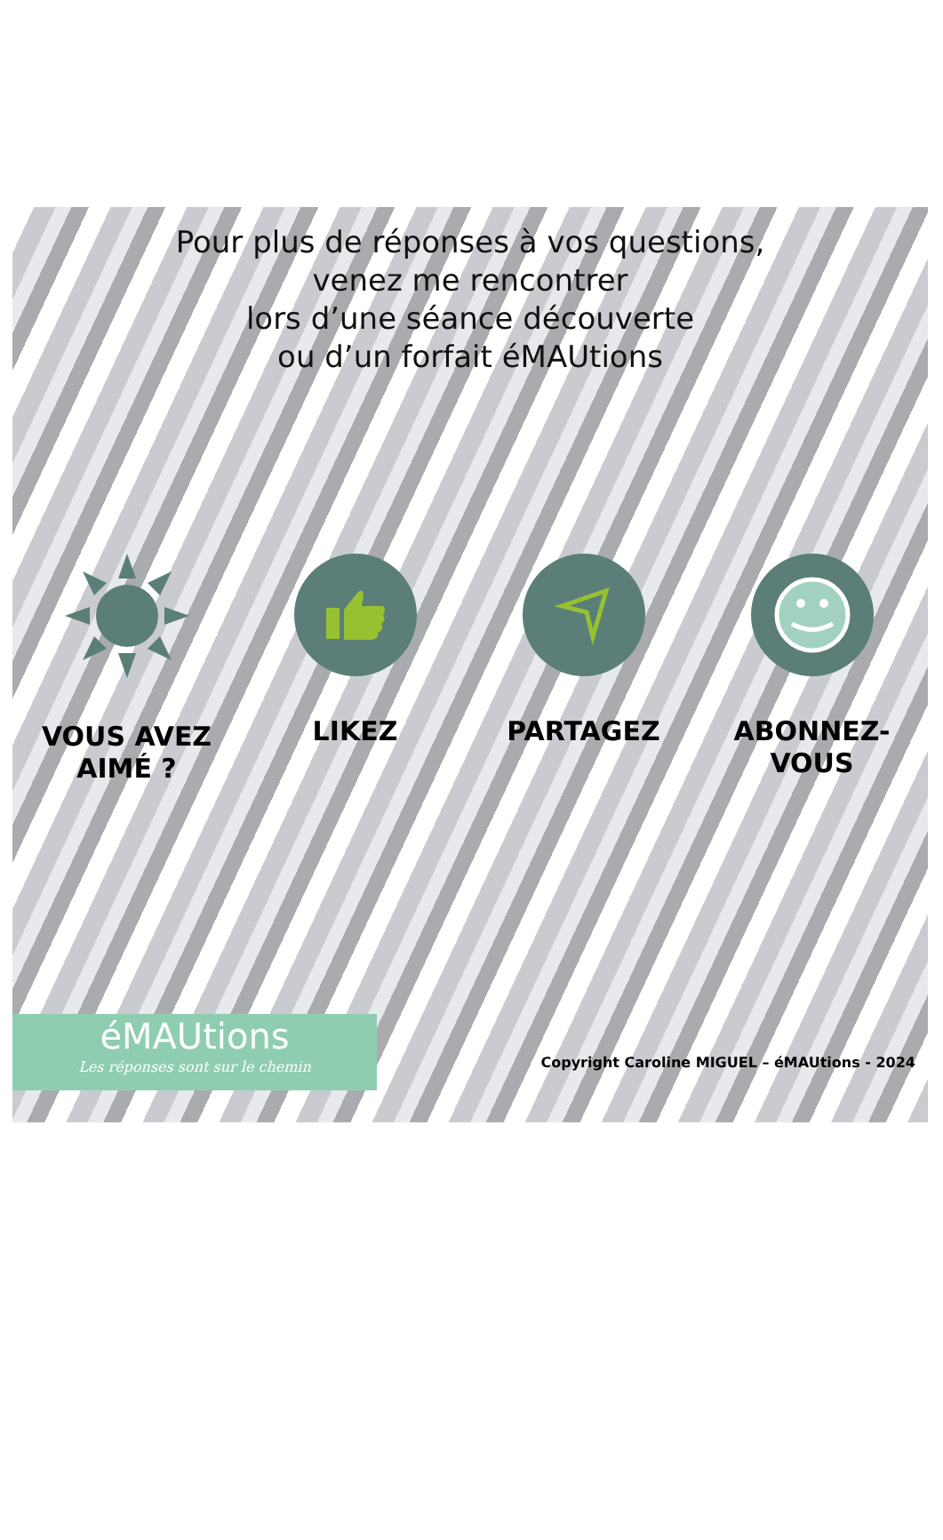Pour plus de réponses à vos questions,
venez me rencontrer
lors d’une séance découverte
ou d’un forfait éMAUtions
VOUS AVEZ
AIMÉ ?
LIKEZ PARTAGEZ ABONNEZ-
VOUS
éMAUtions
Les réponses sont sur le chemin
Copyright Caroline MIGUEL – éMAUtions - 2024